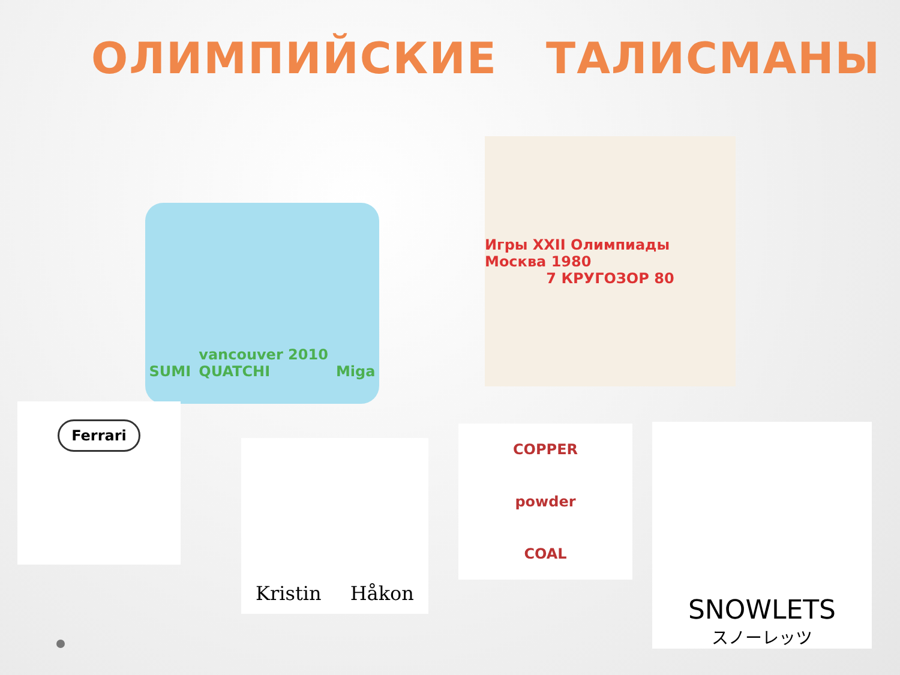ОЛИМПИЙСКИЕ ТАЛИСМАНЫ
SUMI vancouver 2010
QUATCHI Miga
Игры XXII Олимпиады Москва 1980
7 КРУГОЗОР 80
Ferrari
Kristin Håkon
COPPER
powder
COAL
SNOWLETS
スノーレッツ